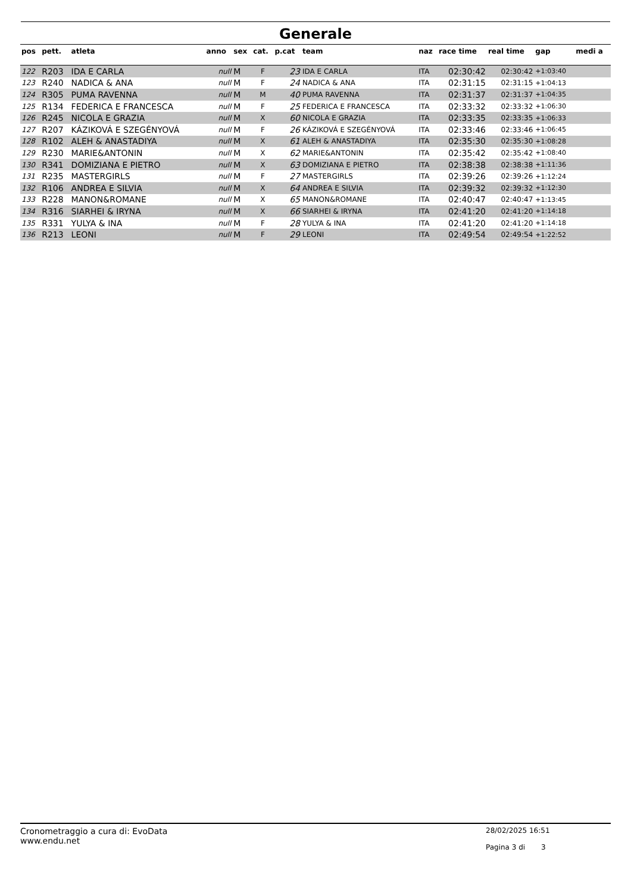Generale
| pos | pett. | atleta | anno | sex | cat. | p.cat | team | naz | race time | real time | gap | medi a |
| --- | --- | --- | --- | --- | --- | --- | --- | --- | --- | --- | --- | --- |
| 122 | R203 | IDA E CARLA | null | M | F | 23 | IDA E CARLA | ITA | 02:30:42 | 02:30:42 | +1:03:40 | |
| 123 | R240 | NADICA & ANA | null | M | F | 24 | NADICA & ANA | ITA | 02:31:15 | 02:31:15 | +1:04:13 | |
| 124 | R305 | PUMA RAVENNA | null | M | M | 40 | PUMA RAVENNA | ITA | 02:31:37 | 02:31:37 | +1:04:35 | |
| 125 | R134 | FEDERICA E FRANCESCA | null | M | F | 25 | FEDERICA E FRANCESCA | ITA | 02:33:32 | 02:33:32 | +1:06:30 | |
| 126 | R245 | NICOLA E GRAZIA | null | M | X | 60 | NICOLA E GRAZIA | ITA | 02:33:35 | 02:33:35 | +1:06:33 | |
| 127 | R207 | KÁZIKOVÁ E SZEGÉNYOVÁ | null | M | F | 26 | KÁZIKOVÁ E SZEGÉNYOVÁ | ITA | 02:33:46 | 02:33:46 | +1:06:45 | |
| 128 | R102 | ALEH & ANASTADIYA | null | M | X | 61 | ALEH & ANASTADIYA | ITA | 02:35:30 | 02:35:30 | +1:08:28 | |
| 129 | R230 | MARIE&ANTONIN | null | M | X | 62 | MARIE&ANTONIN | ITA | 02:35:42 | 02:35:42 | +1:08:40 | |
| 130 | R341 | DOMIZIANA E PIETRO | null | M | X | 63 | DOMIZIANA E PIETRO | ITA | 02:38:38 | 02:38:38 | +1:11:36 | |
| 131 | R235 | MASTERGIRLS | null | M | F | 27 | MASTERGIRLS | ITA | 02:39:26 | 02:39:26 | +1:12:24 | |
| 132 | R106 | ANDREA E SILVIA | null | M | X | 64 | ANDREA E SILVIA | ITA | 02:39:32 | 02:39:32 | +1:12:30 | |
| 133 | R228 | MANON&ROMANE | null | M | X | 65 | MANON&ROMANE | ITA | 02:40:47 | 02:40:47 | +1:13:45 | |
| 134 | R316 | SIARHEI & IRYNA | null | M | X | 66 | SIARHEI & IRYNA | ITA | 02:41:20 | 02:41:20 | +1:14:18 | |
| 135 | R331 | YULYA & INA | null | M | F | 28 | YULYA & INA | ITA | 02:41:20 | 02:41:20 | +1:14:18 | |
| 136 | R213 | LEONI | null | M | F | 29 | LEONI | ITA | 02:49:54 | 02:49:54 | +1:22:52 | |
Cronometraggio a cura di: EvoData
www.endu.net
28/02/2025 16:51
Pagina 3 di 3